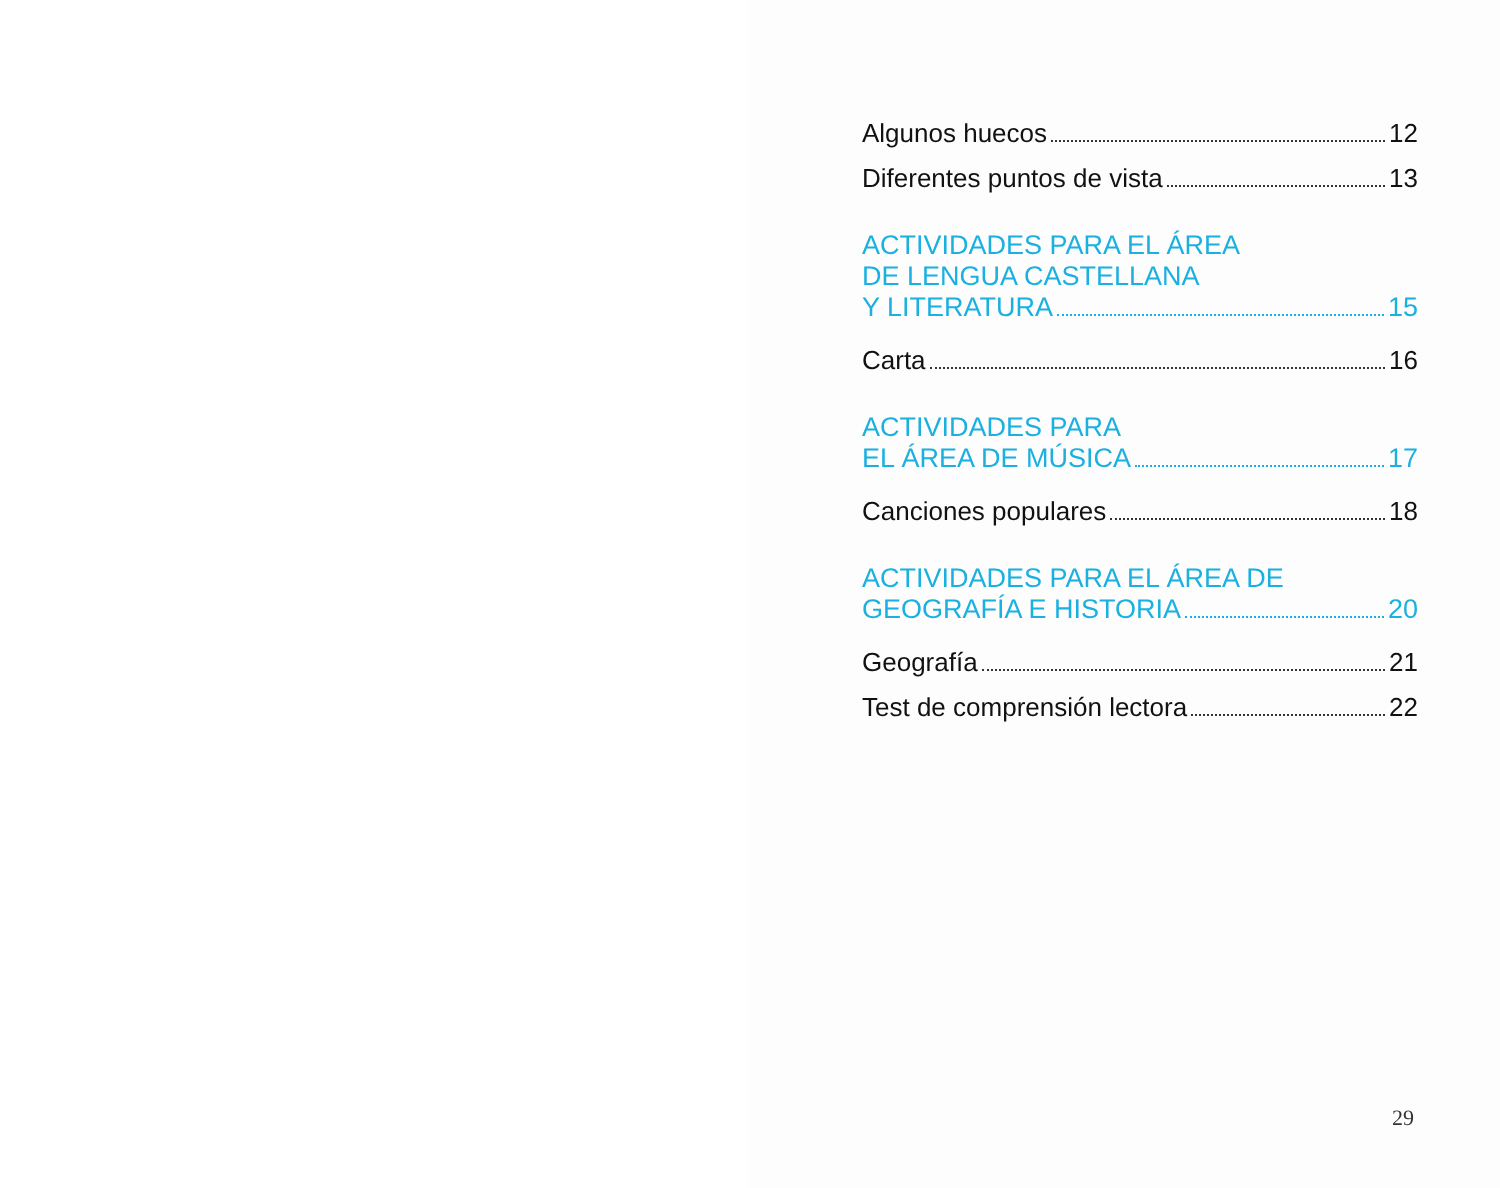Algunos huecos 12
Diferentes puntos de vista 13
ACTIVIDADES PARA EL ÁREA
DE LENGUA CASTELLANA
Y LITERATURA 15
Carta 16
ACTIVIDADES PARA
EL ÁREA DE MÚSICA 17
Canciones populares 18
ACTIVIDADES PARA EL ÁREA DE
GEOGRAFÍA E HISTORIA 20
Geografía 21
Test de comprensión lectora 22
29